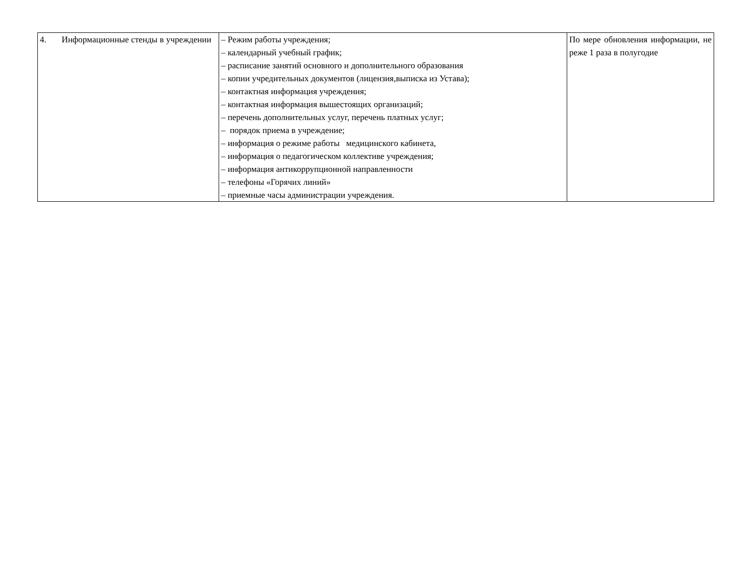| 4. Информационные стенды в учреждении | – Режим работы учреждения; – календарный учебный график; – расписание занятий основного и дополнительного образования – копии учредительных документов (лицензия,выписка из Устава); – контактная информация учреждения; – контактная информация вышестоящих организаций; – перечень дополнительных услуг, перечень платных услуг; – порядок приема в учреждение; – информация о режиме работы медицинского кабинета, – информация о педагогическом коллективе учреждения; – информация антикоррупционной направленности – телефоны «Горячих линий» – приемные часы администрации учреждения. | По мере обновления информации, не реже 1 раза в полугодие |